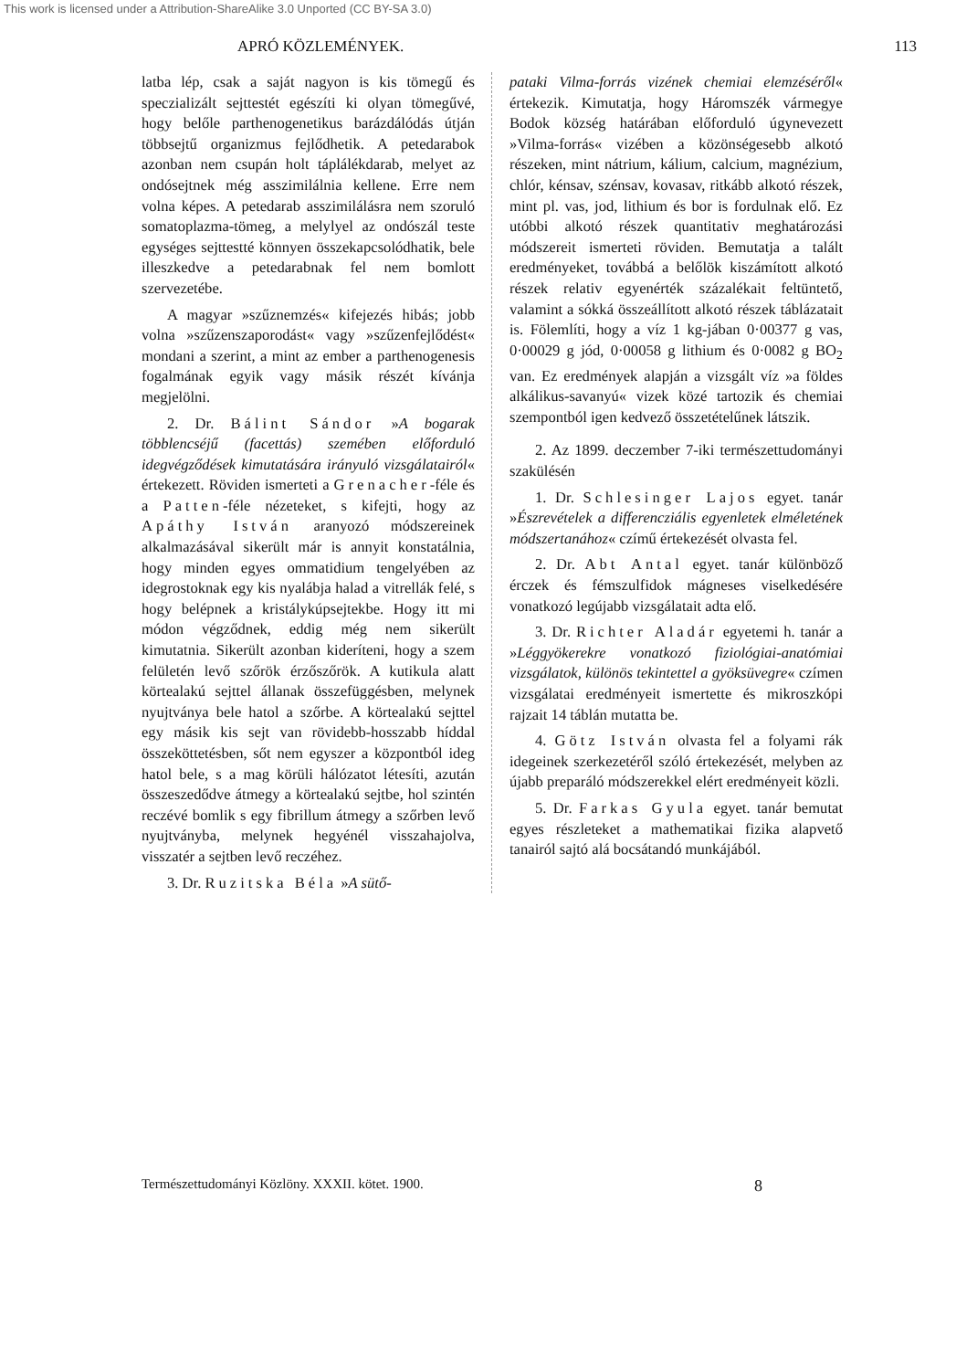This work is licensed under a Attribution-ShareAlike 3.0 Unported (CC BY-SA 3.0)
APRÓ KÖZLEMÉNYEK. 113
latba lép, csak a saját nagyon is kis tömegű és speczializált sejttestét egészíti ki olyan tömegűvé, hogy belőle parthenogenetikus barázdálódás útján többsejtű organizmus fejlődhetik. A petedarabok azonban nem csupán holt táplálékdarab, melyet az ondósejtnek még asszimilálnia kellene. Erre nem volna képes. A petedarab asszimilálásra nem szoruló somatoplazma-tömeg, a melylyel az ondószál teste egységes sejttestté könnyen összekapcsolódhatik, bele illeszkedve a petedarabnak fel nem bomlott szervezetébe.
A magyar »szűznemzés« kifejezés hibás; jobb volna »szűzenszaporodást« vagy »szűzenfejlődést« mondani a szerint, a mint az ember a parthenogenesis fogalmának egyik vagy másik részét kívánja megjelölni.
2. Dr. Bálint Sándor »A bogarak többlencséjű (facettás) szemében előforduló idegvégződések kimutatására irányuló vizsgálatairól« értekezett. Röviden ismerteti a Grenacher-féle és a Patten-féle nézeteket, s kifejti, hogy az Apáthy István aranyozó módszereinek alkalmazásával sikerült már is annyit konstatálnia, hogy minden egyes ommatidium tengelyében az idegrostoknak egy kis nyalábja halad a vitrellák felé, s hogy belépnek a kristálykúpsejtekbe. Hogy itt mi módon végződnek, eddig még nem sikerült kimutatnia. Sikerült azonban kideríteni, hogy a szem felületén levő szőrök érzőszőrök. A kutikula alatt körtealakú sejttel állanak összefüggésben, melynek nyujtványa bele hatol a szőrbe. A körtealakú sejttel egy másik kis sejt van rövidebb-hosszabb híddal összeköttetésben, sőt nem egyszer a központból ideg hatol bele, s a mag körüli hálózatot létesíti, azután összeszedődve átmegy a körtealakú sejtbe, hol szintén reczévé bomlik s egy fibrillum átmegy a szőrben levő nyujtványba, melynek hegyénél visszahajolva, visszatér a sejtben levő reczéhez.
3. Dr. Ruzitska Béla »A sütő-
pataki Vilma-forrás vizének chemiai elemzéséről« értekezik. Kimutatja, hogy Háromszék vármegye Bodok község határában előforduló úgynevezett »Vilma-forrás« vizében a közönségesebb alkotó részeken, mint nátrium, kálium, calcium, magnézium, chlór, kénsav, szénsav, kovasav, ritkább alkotó részek, mint pl. vas, jod, lithium és bor is fordulnak elő. Ez utóbbi alkotó részek quantitativ meghatározási módszereit ismerteti röviden. Bemutatja a talált eredményeket, továbbá a belőlök kiszámított alkotó részek relativ egyenérték százalékait feltüntető, valamint a sókká összeállított alkotó részek táblázatait is. Fölemlíti, hogy a víz 1 kg-jában 0·00377 g vas, 0·00029 g jód, 0·00058 g lithium és 0·0082 g BO<sub>2</sub> van. Ez eredmények alapján a vizsgált víz »a földes alkálikus-savanyú« vizek közé tartozik és chemiai szempontból igen kedvező összetételűnek látszik.
2. Az 1899. deczember 7-iki természettudományi szakülésén
1. Dr. Schlesinger Lajos egyet. tanár »Észrevételek a differencziális egyenletek elméletének módszertanához« czímű értekezését olvasta fel.
2. Dr. Abt Antal egyet. tanár különböző érczek és fémszulfidok mágneses viselkedésére vonatkozó legújabb vizsgálatait adta elő.
3. Dr. Richter Aladár egyetemi h. tanár a »Léggyökerekre vonatkozó fiziológiai-anatómiai vizsgálatok, különös tekintettel a gyöksüvegre« czímen vizsgálatai eredményeit ismertette és mikroszkópi rajzait 14 táblán mutatta be.
4. Götz István olvasta fel a folyami rák idegeinek szerkezetéről szóló értekezését, melyben az újabb preparáló módszerekkel elért eredményeit közli.
5. Dr. Farkas Gyula egyet. tanár bemutat egyes részleteket a mathematikai fizika alapvető tanairól sajtó alá bocsátandó munkájából.
Természettudományi Közlöny. XXXII. kötet. 1900. 8